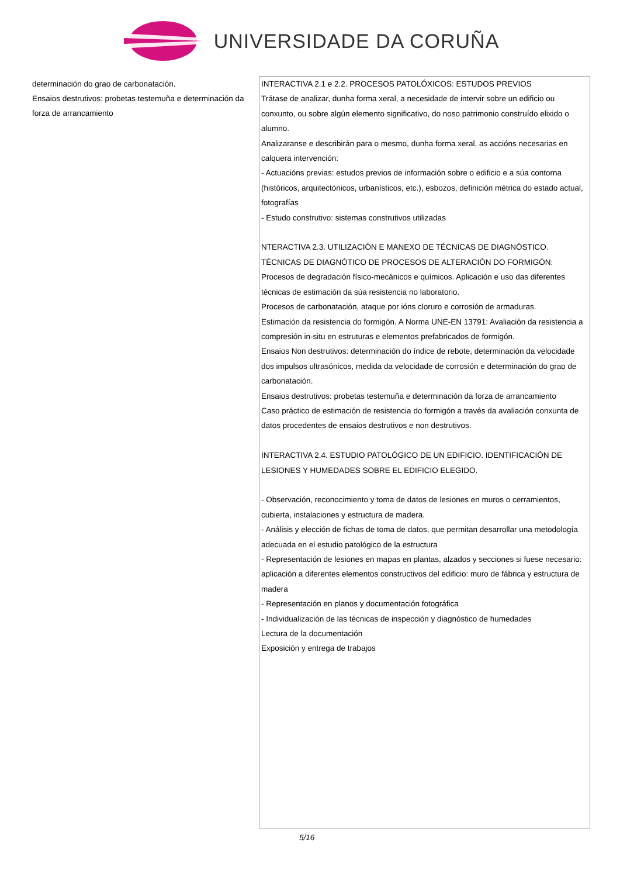UNIVERSIDADE DA CORUÑA
| determinación do grao de carbonatación. Ensaios destrutivos: probetas testemuña e determinación da forza de arrancamiento | INTERACTIVA 2.1 e 2.2. PROCESOS PATOLÓXICOS: ESTUDOS PREVIOS Trátase de analizar, dunha forma xeral, a necesidade de intervir sobre un edificio ou conxunto, ou sobre algún elemento significativo, do noso patrimonio construído elixido o alumno. Analizaranse e describirán para o mesmo, dunha forma xeral, as accións necesarias en calquera intervención: - Actuacións previas: estudos previos de información sobre o edificio e a súa contorna (históricos, arquitectónicos, urbanísticos, etc.), esbozos, definición métrica do estado actual, fotografías - Estudo construtivo: sistemas construtivos utilizadas NTERACTIVA 2.3. UTILIZACIÓN E MANEXO DE TÉCNICAS DE DIAGNÓSTICO. TÉCNICAS DE DIAGNÓTICO DE PROCESOS DE ALTERACIÓN DO FORMIGÓN: Procesos de degradación físico-mecánicos e químicos. Aplicación e uso das diferentes técnicas de estimación da súa resistencia no laboratorio. Procesos de carbonatación, ataque por ións cloruro e corrosión de armaduras. Estimación da resistencia do formigón. A Norma UNE-EN 13791: Avaliación da resistencia a compresión in-situ en estruturas e elementos prefabricados de formigón. Ensaios Non destrutivos: determinación do índice de rebote, determinación da velocidade dos impulsos ultrasónicos, medida da velocidade de corrosión e determinación do grao de carbonatación. Ensaios destrutivos: probetas testemuña e determinación da forza de arrancamiento Caso práctico de estimación de resistencia do formigón a través da avaliación conxunta de datos procedentes de ensaios destrutivos e non destrutivos. INTERACTIVA 2.4. ESTUDIO PATOLÓGICO DE UN EDIFICIO. IDENTIFICACIÓN DE LESIONES Y HUMEDADES SOBRE EL EDIFICIO ELEGIDO. - Observación, reconocimiento y toma de datos de lesiones en muros o cerramientos, cubierta, instalaciones y estructura de madera. - Análisis y elección de fichas de toma de datos, que permitan desarrollar una metodología adecuada en el estudio patológico de la estructura - Representación de lesiones en mapas en plantas, alzados y secciones si fuese necesario: aplicación a diferentes elementos constructivos del edificio: muro de fábrica y estructura de madera - Representación en planos y documentación fotográfica - Individualización de las técnicas de inspección y diagnóstico de humedades Lectura de la documentación Exposición y entrega de trabajos |
5/16